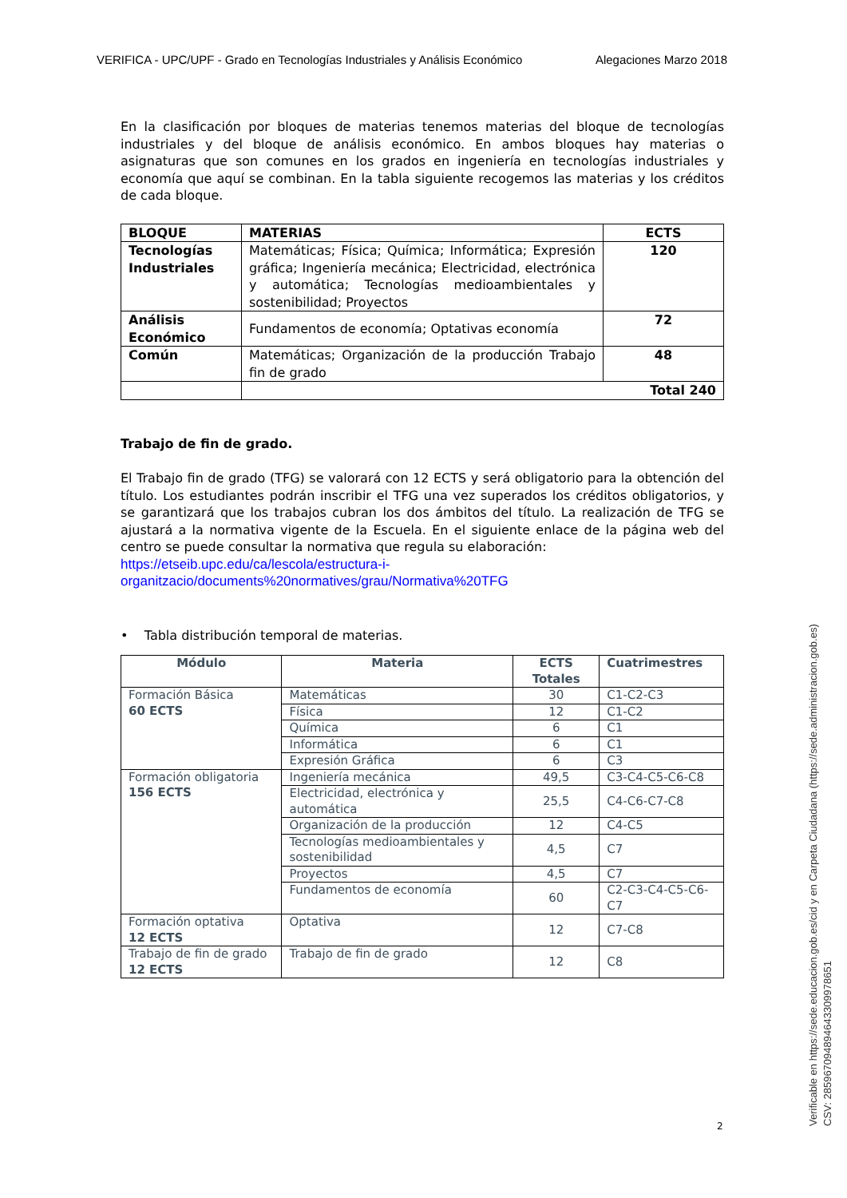VERIFICA - UPC/UPF - Grado en Tecnologías Industriales y Análisis Económico Alegaciones Marzo 2018
En la clasificación por bloques de materias tenemos materias del bloque de tecnologías industriales y del bloque de análisis económico. En ambos bloques hay materias o asignaturas que son comunes en los grados en ingeniería en tecnologías industriales y economía que aquí se combinan. En la tabla siguiente recogemos las materias y los créditos de cada bloque.
| BLOQUE | MATERIAS | ECTS |
| --- | --- | --- |
| Tecnologías Industriales | Matemáticas; Física; Química; Informática; Expresión gráfica; Ingeniería mecánica; Electricidad, electrónica y automática; Tecnologías medioambientales y sostenibilidad; Proyectos | 120 |
| Análisis Económico | Fundamentos de economía; Optativas economía | 72 |
| Común | Matemáticas; Organización de la producción Trabajo fin de grado | 48 |
| | Total 240 | |
Trabajo de fin de grado.
El Trabajo fin de grado (TFG) se valorará con 12 ECTS y será obligatorio para la obtención del título. Los estudiantes podrán inscribir el TFG una vez superados los créditos obligatorios, y se garantizará que los trabajos cubran los dos ámbitos del título. La realización de TFG se ajustará a la normativa vigente de la Escuela. En el siguiente enlace de la página web del centro se puede consultar la normativa que regula su elaboración:
https://etseib.upc.edu/ca/lescola/estructura-i-organitzacio/documents%20normatives/grau/Normativa%20TFG
• Tabla distribución temporal de materias.
| Módulo | Materia | ECTS Totales | Cuatrimestres |
| --- | --- | --- | --- |
| Formación Básica 60 ECTS | Matemáticas | 30 | C1-C2-C3 |
| | Física | 12 | C1-C2 |
| | Química | 6 | C1 |
| | Informática | 6 | C1 |
| | Expresión Gráfica | 6 | C3 |
| Formación obligatoria 156 ECTS | Ingeniería mecánica | 49,5 | C3-C4-C5-C6-C8 |
| | Electricidad, electrónica y automática | 25,5 | C4-C6-C7-C8 |
| | Organización de la producción | 12 | C4-C5 |
| | Tecnologías medioambientales y sostenibilidad | 4,5 | C7 |
| | Proyectos | 4,5 | C7 |
| | Fundamentos de economía | 60 | C2-C3-C4-C5-C6-C7 |
| Formación optativa 12 ECTS | Optativa | 12 | C7-C8 |
| Trabajo de fin de grado 12 ECTS | Trabajo de fin de grado | 12 | C8 |
2
Verificable en https://sede.educacion.gob.es/cid y en Carpeta Ciudadana (https://sede.administracion.gob.es)
CSV: 285967094894643309978651